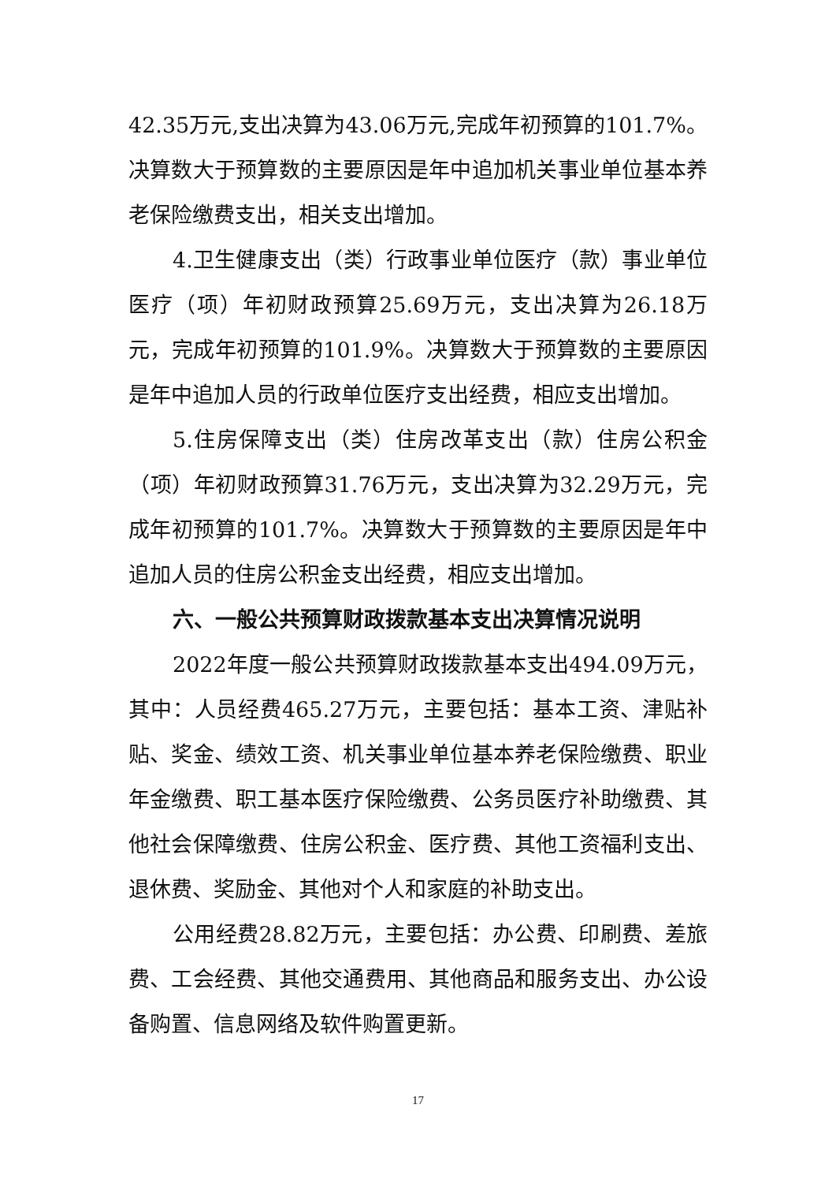42.35万元,支出决算为43.06万元,完成年初预算的101.7%。决算数大于预算数的主要原因是年中追加机关事业单位基本养老保险缴费支出，相关支出增加。
4.卫生健康支出（类）行政事业单位医疗（款）事业单位医疗（项）年初财政预算25.69万元，支出决算为26.18万元，完成年初预算的101.9%。决算数大于预算数的主要原因是年中追加人员的行政单位医疗支出经费，相应支出增加。
5.住房保障支出（类）住房改革支出（款）住房公积金（项）年初财政预算31.76万元，支出决算为32.29万元，完成年初预算的101.7%。决算数大于预算数的主要原因是年中追加人员的住房公积金支出经费，相应支出增加。
六、一般公共预算财政拨款基本支出决算情况说明
2022年度一般公共预算财政拨款基本支出494.09万元，其中：人员经费465.27万元，主要包括：基本工资、津贴补贴、奖金、绩效工资、机关事业单位基本养老保险缴费、职业年金缴费、职工基本医疗保险缴费、公务员医疗补助缴费、其他社会保障缴费、住房公积金、医疗费、其他工资福利支出、退休费、奖励金、其他对个人和家庭的补助支出。
公用经费28.82万元，主要包括：办公费、印刷费、差旅费、工会经费、其他交通费用、其他商品和服务支出、办公设备购置、信息网络及软件购置更新。
17